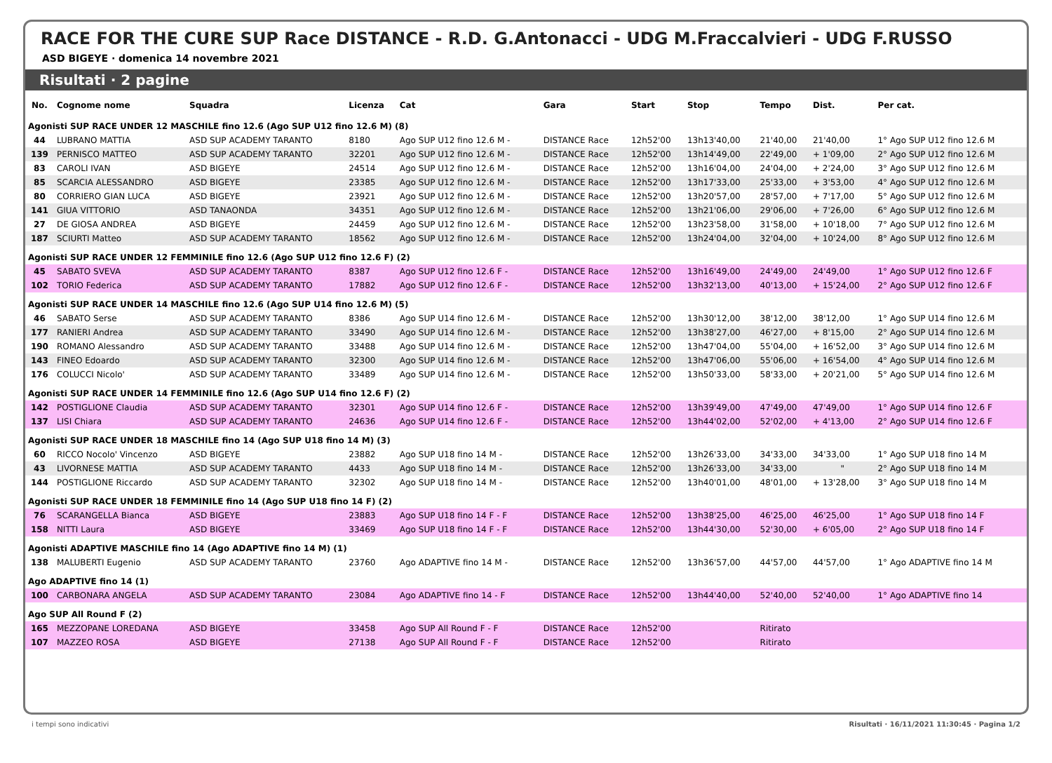RACE FOR THE CURE SUP Race DISTANCE - R.D. G.Antonacci - UDG M.Fraccalvieri - UDG F.RUSSO
ASD BIGEYE · domenica 14 novembre 2021
Risultati · 2 pagine
| No. | Cognome nome | Squadra | Licenza | Cat | Gara | Start | Stop | Tempo | Dist. | Per cat. |
| --- | --- | --- | --- | --- | --- | --- | --- | --- | --- | --- |
| Agonisti SUP RACE UNDER 12 MASCHILE fino 12.6 (Ago SUP U12 fino 12.6 M) (8) | | | | | | | | | | |
| 44 | LUBRANO MATTIA | ASD SUP ACADEMY TARANTO | 8180 | Ago SUP U12 fino 12.6 M - | DISTANCE Race | 12h52'00 | 13h13'40,00 | 21'40,00 | 21'40,00 | 1° Ago SUP U12 fino 12.6 M |
| 139 | PERNISCO MATTEO | ASD SUP ACADEMY TARANTO | 32201 | Ago SUP U12 fino 12.6 M - | DISTANCE Race | 12h52'00 | 13h14'49,00 | 22'49,00 | + 1'09,00 | 2° Ago SUP U12 fino 12.6 M |
| 83 | CAROLI IVAN | ASD BIGEYE | 24514 | Ago SUP U12 fino 12.6 M - | DISTANCE Race | 12h52'00 | 13h16'04,00 | 24'04,00 | + 2'24,00 | 3° Ago SUP U12 fino 12.6 M |
| 85 | SCARCIA ALESSANDRO | ASD BIGEYE | 23385 | Ago SUP U12 fino 12.6 M - | DISTANCE Race | 12h52'00 | 13h17'33,00 | 25'33,00 | + 3'53,00 | 4° Ago SUP U12 fino 12.6 M |
| 80 | CORRIERO GIAN LUCA | ASD BIGEYE | 23921 | Ago SUP U12 fino 12.6 M - | DISTANCE Race | 12h52'00 | 13h20'57,00 | 28'57,00 | + 7'17,00 | 5° Ago SUP U12 fino 12.6 M |
| 141 | GIUA VITTORIO | ASD TANAONDA | 34351 | Ago SUP U12 fino 12.6 M - | DISTANCE Race | 12h52'00 | 13h21'06,00 | 29'06,00 | + 7'26,00 | 6° Ago SUP U12 fino 12.6 M |
| 27 | DE GIOSA ANDREA | ASD BIGEYE | 24459 | Ago SUP U12 fino 12.6 M - | DISTANCE Race | 12h52'00 | 13h23'58,00 | 31'58,00 | + 10'18,00 | 7° Ago SUP U12 fino 12.6 M |
| 187 | SCIURTI Matteo | ASD SUP ACADEMY TARANTO | 18562 | Ago SUP U12 fino 12.6 M - | DISTANCE Race | 12h52'00 | 13h24'04,00 | 32'04,00 | + 10'24,00 | 8° Ago SUP U12 fino 12.6 M |
| Agonisti SUP RACE UNDER 12 FEMMINILE fino 12.6 (Ago SUP U12 fino 12.6 F) (2) | | | | | | | | | | |
| 45 | SABATO SVEVA | ASD SUP ACADEMY TARANTO | 8387 | Ago SUP U12 fino 12.6 F - | DISTANCE Race | 12h52'00 | 13h16'49,00 | 24'49,00 | 24'49,00 | 1° Ago SUP U12 fino 12.6 F |
| 102 | TORIO Federica | ASD SUP ACADEMY TARANTO | 17882 | Ago SUP U12 fino 12.6 F - | DISTANCE Race | 12h52'00 | 13h32'13,00 | 40'13,00 | + 15'24,00 | 2° Ago SUP U12 fino 12.6 F |
| Agonisti SUP RACE UNDER 14 MASCHILE fino 12.6 (Ago SUP U14 fino 12.6 M) (5) | | | | | | | | | | |
| 46 | SABATO Serse | ASD SUP ACADEMY TARANTO | 8386 | Ago SUP U14 fino 12.6 M - | DISTANCE Race | 12h52'00 | 13h30'12,00 | 38'12,00 | 38'12,00 | 1° Ago SUP U14 fino 12.6 M |
| 177 | RANIERI Andrea | ASD SUP ACADEMY TARANTO | 33490 | Ago SUP U14 fino 12.6 M - | DISTANCE Race | 12h52'00 | 13h38'27,00 | 46'27,00 | + 8'15,00 | 2° Ago SUP U14 fino 12.6 M |
| 190 | ROMANO Alessandro | ASD SUP ACADEMY TARANTO | 33488 | Ago SUP U14 fino 12.6 M - | DISTANCE Race | 12h52'00 | 13h47'04,00 | 55'04,00 | + 16'52,00 | 3° Ago SUP U14 fino 12.6 M |
| 143 | FINEO Edoardo | ASD SUP ACADEMY TARANTO | 32300 | Ago SUP U14 fino 12.6 M - | DISTANCE Race | 12h52'00 | 13h47'06,00 | 55'06,00 | + 16'54,00 | 4° Ago SUP U14 fino 12.6 M |
| 176 | COLUCCI Nicolo' | ASD SUP ACADEMY TARANTO | 33489 | Ago SUP U14 fino 12.6 M - | DISTANCE Race | 12h52'00 | 13h50'33,00 | 58'33,00 | + 20'21,00 | 5° Ago SUP U14 fino 12.6 M |
| Agonisti SUP RACE UNDER 14 FEMMINILE fino 12.6 (Ago SUP U14 fino 12.6 F) (2) | | | | | | | | | | |
| 142 | POSTIGLIONE Claudia | ASD SUP ACADEMY TARANTO | 32301 | Ago SUP U14 fino 12.6 F - | DISTANCE Race | 12h52'00 | 13h39'49,00 | 47'49,00 | 47'49,00 | 1° Ago SUP U14 fino 12.6 F |
| 137 | LISI Chiara | ASD SUP ACADEMY TARANTO | 24636 | Ago SUP U14 fino 12.6 F - | DISTANCE Race | 12h52'00 | 13h44'02,00 | 52'02,00 | + 4'13,00 | 2° Ago SUP U14 fino 12.6 F |
| Agonisti SUP RACE UNDER 18 MASCHILE fino 14 (Ago SUP U18 fino 14 M) (3) | | | | | | | | | | |
| 60 | RICCO Nocolo' Vincenzo | ASD BIGEYE | 23882 | Ago SUP U18 fino 14 M - | DISTANCE Race | 12h52'00 | 13h26'33,00 | 34'33,00 | 34'33,00 | 1° Ago SUP U18 fino 14 M |
| 43 | LIVORNESE MATTIA | ASD SUP ACADEMY TARANTO | 4433 | Ago SUP U18 fino 14 M - | DISTANCE Race | 12h52'00 | 13h26'33,00 | 34'33,00 | " | 2° Ago SUP U18 fino 14 M |
| 144 | POSTIGLIONE Riccardo | ASD SUP ACADEMY TARANTO | 32302 | Ago SUP U18 fino 14 M - | DISTANCE Race | 12h52'00 | 13h40'01,00 | 48'01,00 | + 13'28,00 | 3° Ago SUP U18 fino 14 M |
| Agonisti SUP RACE UNDER 18 FEMMINILE fino 14 (Ago SUP U18 fino 14 F) (2) | | | | | | | | | | |
| 76 | SCARANGELLA Bianca | ASD BIGEYE | 23883 | Ago SUP U18 fino 14 F - F | DISTANCE Race | 12h52'00 | 13h38'25,00 | 46'25,00 | 46'25,00 | 1° Ago SUP U18 fino 14 F |
| 158 | NITTI Laura | ASD BIGEYE | 33469 | Ago SUP U18 fino 14 F - F | DISTANCE Race | 12h52'00 | 13h44'30,00 | 52'30,00 | + 6'05,00 | 2° Ago SUP U18 fino 14 F |
| Agonisti ADAPTIVE MASCHILE fino 14 (Ago ADAPTIVE fino 14 M) (1) | | | | | | | | | | |
| 138 | MALUBERTI Eugenio | ASD SUP ACADEMY TARANTO | 23760 | Ago ADAPTIVE fino 14 M - | DISTANCE Race | 12h52'00 | 13h36'57,00 | 44'57,00 | 44'57,00 | 1° Ago ADAPTIVE fino 14 M |
| Ago ADAPTIVE fino 14 (1) | | | | | | | | | | |
| 100 | CARBONARA ANGELA | ASD SUP ACADEMY TARANTO | 23084 | Ago ADAPTIVE fino 14 - F | DISTANCE Race | 12h52'00 | 13h44'40,00 | 52'40,00 | 52'40,00 | 1° Ago ADAPTIVE fino 14 |
| Ago SUP All Round F (2) | | | | | | | | | | |
| 165 | MEZZOPANE LOREDANA | ASD BIGEYE | 33458 | Ago SUP All Round F - F | DISTANCE Race | 12h52'00 | | Ritirato | | |
| 107 | MAZZEO ROSA | ASD BIGEYE | 27138 | Ago SUP All Round F - F | DISTANCE Race | 12h52'00 | | Ritirato | | |
i tempi sono indicativi Risultati · 16/11/2021 11:30:45 · Pagina 1/2